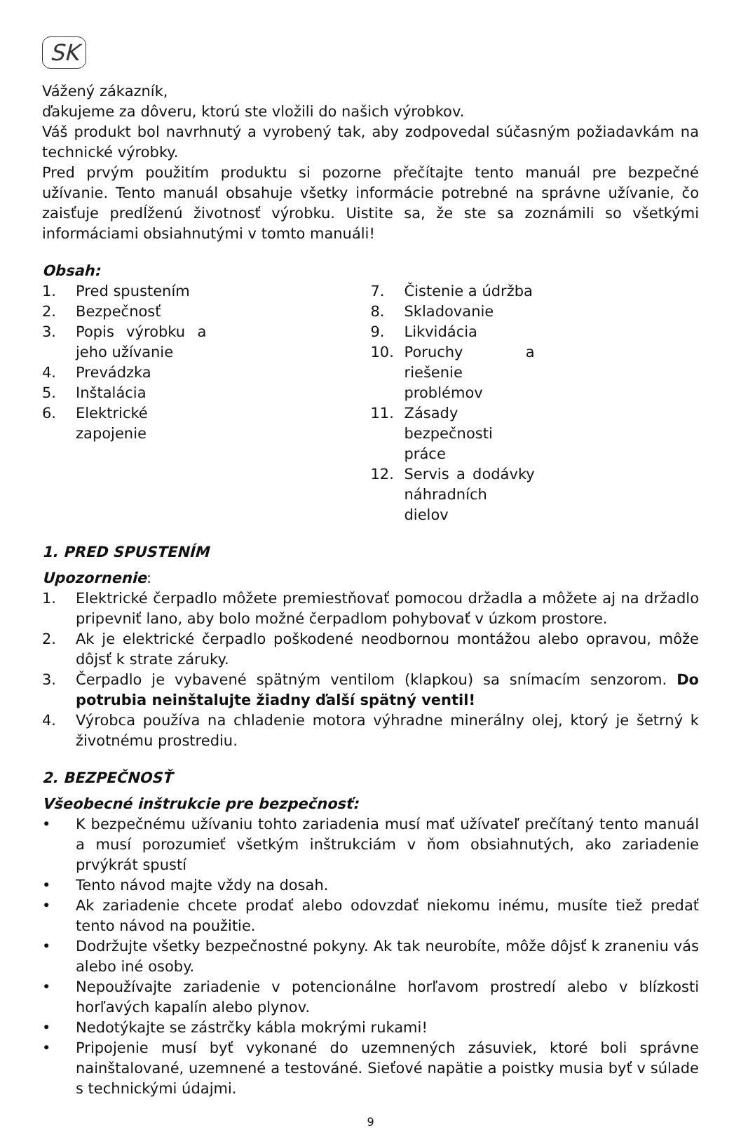SK
Vážený zákazník,
ďakujeme za dôveru, ktorú ste vložili do našich výrobkov.
Váš produkt bol navrhnutý a vyrobený tak, aby zodpovedal súčasným požiadavkám na technické výrobky.
Pred prvým použitím produktu si pozorne přečítajte tento manuál pre bezpečné užívanie. Tento manuál obsahuje všetky informácie potrebné na správne užívanie, čo zaisťuje predĺženú životnosť výrobku. Uistite sa, že ste sa zoznámili so všetkými informáciami obsiahnutými v tomto manuáli!
Obsah:
1. Pred spustením
2. Bezpečnosť
3. Popis výrobku a jeho užívanie
4. Prevádzka
5. Inštalácia
6. Elektrické zapojenie
7. Čistenie a údržba
8. Skladovanie
9. Likvidácia
10. Poruchy a riešenie problémov
11. Zásady bezpečnosti práce
12. Servis a dodávky náhradních dielov
1. PRED SPUSTENÍM
Upozornenie:
1. Elektrické čerpadlo môžete premiestňovať pomocou držadla a môžete aj na držadlo pripevniť lano, aby bolo možné čerpadlom pohybovať v úzkom prostore.
2. Ak je elektrické čerpadlo poškodené neodbornou montážou alebo opravou, môže dôjsť k strate záruky.
3. Čerpadlo je vybavené spätným ventilom (klapkou) sa snímacím senzorom. Do potrubia neinštalujte žiadny ďalší spätný ventil!
4. Výrobca používa na chladenie motora výhradne minerálny olej, ktorý je šetrný k životnému prostrediu.
2. BEZPEČNOSŤ
Všeobecné inštrukcie pre bezpečnosť:
• K bezpečnému užívaniu tohto zariadenia musí mať užívateľ prečítaný tento manuál a musí porozumieť všetkým inštrukciám v ňom obsiahnutých, ako zariadenie prvýkrát spustí
• Tento návod majte vždy na dosah.
• Ak zariadenie chcete prodať alebo odovzdať niekomu inému, musíte tiež predať tento návod na použitie.
• Dodržujte všetky bezpečnostné pokyny. Ak tak neurobíte, môže dôjsť k zraneniu vás alebo iné osoby.
• Nepoužívajte zariadenie v potencionálne horľavom prostredí alebo v blízkosti horľavých kapalín alebo plynov.
• Nedotýkajte se zástrčky kábla mokrými rukami!
• Pripojenie musí byť vykonané do uzemnených zásuviek, ktoré boli správne nainštalované, uzemnené a testováné. Sieťové napätie a poistky musia byť v súlade s technickými údajmi.
9